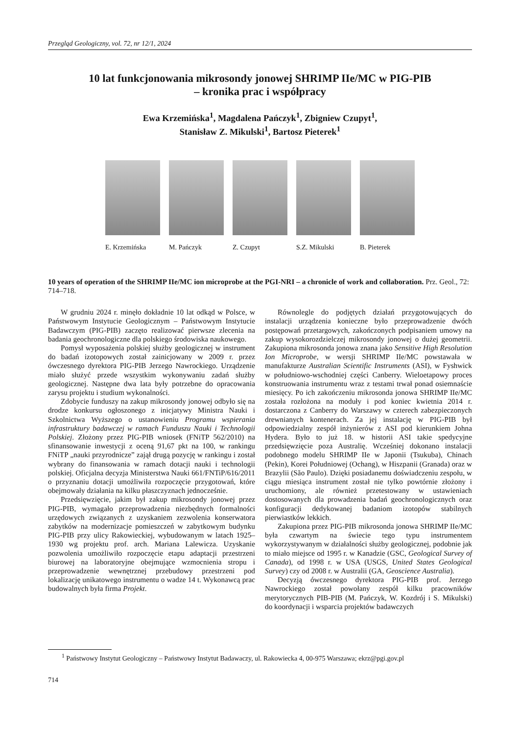Przegląd Geologiczny, vol. 72, nr 12/1, 2024
10 lat funkcjonowania mikrosondy jonowej SHRIMP IIe/MC w PIG-PIB
– kronika prac i współpracy
Ewa Krzemińska<sup>1</sup>, Magdalena Pańczyk<sup>1</sup>, Zbigniew Czupyt<sup>1</sup>,
Stanisław Z. Mikulski<sup>1</sup>, Bartosz Pieterek<sup>1</sup>
E. Krzemińska M. Pańczyk Z. Czupyt S.Z. Mikulski B. Pieterek
10 years of operation of the SHRIMP IIe/MC ion microprobe at the PGI-NRI – a chronicle of work and collaboration. Prz. Geol., 72: 714–718.
W grudniu 2024 r. minęło dokładnie 10 lat odkąd w Polsce, w Państwowym Instytucie Geologicznym – Państwowym Instytucie Badawczym (PIG-PIB) zaczęto realizować pierwsze zlecenia na badania geochronologiczne dla polskiego środowiska naukowego.
Pomysł wyposażenia polskiej służby geologicznej w instrument do badań izotopowych został zainicjowany w 2009 r. przez ówczesnego dyrektora PIG-PIB Jerzego Nawrockiego. Urządzenie miało służyć przede wszystkim wykonywaniu zadań służby geologicznej. Następne dwa lata były potrzebne do opracowania zarysu projektu i studium wykonalności.
Zdobycie funduszy na zakup mikrosondy jonowej odbyło się na drodze konkursu ogłoszonego z inicjatywy Ministra Nauki i Szkolnictwa Wyższego o ustanowieniu Programu wspierania infrastruktury badawczej w ramach Funduszu Nauki i Technologii Polskiej. Złożony przez PIG-PIB wniosek (FNiTP 562/2010) na sfinansowanie inwestycji z oceną 91,67 pkt na 100, w rankingu FNiTP „nauki przyrodnicze” zajął drugą pozycję w rankingu i został wybrany do finansowania w ramach dotacji nauki i technologii polskiej. Oficjalna decyzja Ministerstwa Nauki 661/FNTiP/616/2011 o przyznaniu dotacji umożliwiła rozpoczęcie przygotowań, które obejmowały działania na kilku płaszczyznach jednocześnie.
Przedsięwzięcie, jakim był zakup mikrosondy jonowej przez PIG-PIB, wymagało przeprowadzenia niezbędnych formalności urzędowych związanych z uzyskaniem zezwolenia konserwatora zabytków na modernizacje pomieszczeń w zabytkowym budynku PIG-PIB przy ulicy Rakowieckiej, wybudowanym w latach 1925–1930 wg projektu prof. arch. Mariana Lalewicza. Uzyskanie pozwolenia umożliwiło rozpoczęcie etapu adaptacji przestrzeni biurowej na laboratoryjne obejmujące wzmocnienia stropu i przeprowadzenie wewnętrznej przebudowy przestrzeni pod lokalizację unikatowego instrumentu o wadze 14 t. Wykonawcą prac budowalnych była firma Projekt.
Równolegle do podjętych działań przygotowujących do instalacji urządzenia konieczne było przeprowadzenie dwóch postępowań przetargowych, zakończonych podpisaniem umowy na zakup wysokorozdzielczej mikrosondy jonowej o dużej geometrii. Zakupiona mikrosonda jonowa znana jako Sensitive High Resolution Ion Microprobe, w wersji SHRIMP IIe/MC powstawała w manufakturze Australian Scientific Instruments (ASI), w Fyshwick w południowo-wschodniej części Canberry. Wieloetapowy proces konstruowania instrumentu wraz z testami trwał ponad osiemnaście miesięcy. Po ich zakończeniu mikrosonda jonowa SHRIMP IIe/MC została rozłożona na moduły i pod koniec kwietnia 2014 r. dostarczona z Canberry do Warszawy w czterech zabezpieczonych drewnianych kontenerach. Za jej instalację w PIG-PIB był odpowiedzialny zespół inżynierów z ASI pod kierunkiem Johna Hydera. Było to już 18. w historii ASI takie spedycyjne przedsięwzięcie poza Australię. Wcześniej dokonano instalacji podobnego modelu SHRIMP IIe w Japonii (Tsukuba), Chinach (Pekin), Korei Południowej (Ochang), w Hiszpanii (Granada) oraz w Brazylii (São Paulo). Dzięki posiadanemu doświadczeniu zespołu, w ciągu miesiąca instrument został nie tylko powtórnie złożony i uruchomiony, ale również przetestowany w ustawieniach dostosowanych dla prowadzenia badań geochronologicznych oraz konfiguracji dedykowanej badaniom izotopów stabilnych pierwiastków lekkich.
Zakupiona przez PIG-PIB mikrosonda jonowa SHRIMP IIe/MC była czwartym na świecie tego typu instrumentem wykorzystywanym w działalności służby geologicznej, podobnie jak to miało miejsce od 1995 r. w Kanadzie (GSC, Geological Survey of Canada), od 1998 r. w USA (USGS, United States Geological Survey) czy od 2008 r. w Australii (GA, Geoscience Australia).
Decyzją ówczesnego dyrektora PIG-PIB prof. Jerzego Nawrockiego został powołany zespół kilku pracowników merytorycznych PIB-PIB (M. Pańczyk, W. Kozdrój i S. Mikulski) do koordynacji i wsparcia projektów badawczych
<sup>1</sup> Państwowy Instytut Geologiczny – Państwowy Instytut Badawaczy, ul. Rakowiecka 4, 00-975 Warszawa; ekrz@pgi.gov.pl
714